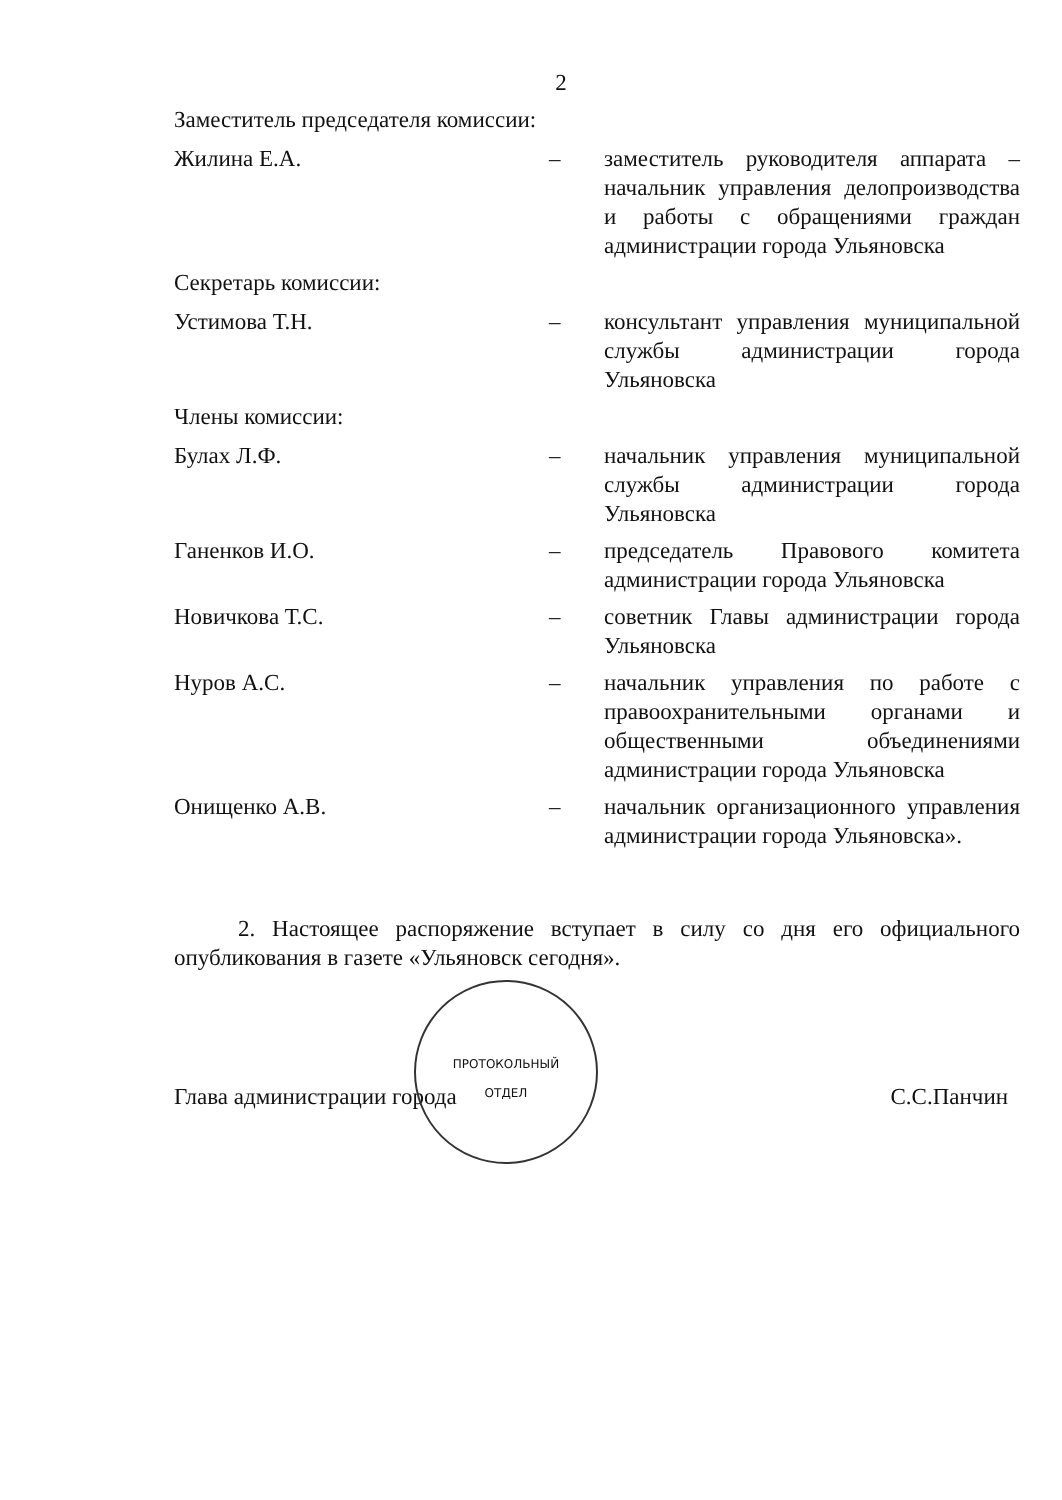2
Заместитель председателя комиссии:
Жилина Е.А. – заместитель руководителя аппарата – начальник управления делопроизводства и работы с обращениями граждан администрации города Ульяновска
Секретарь комиссии:
Устимова Т.Н. – консультант управления муниципальной службы администрации города Ульяновска
Члены комиссии:
Булах Л.Ф. – начальник управления муниципальной службы администрации города Ульяновска
Ганенков И.О. – председатель Правового комитета администрации города Ульяновска
Новичкова Т.С. – советник Главы администрации города Ульяновска
Нуров А.С. – начальник управления по работе с правоохранительными органами и общественными объединениями администрации города Ульяновска
Онищенко А.В. – начальник организационного управления администрации города Ульяновска».
2. Настоящее распоряжение вступает в силу со дня его официального опубликования в газете «Ульяновск сегодня».
Глава администрации города С.С.Панчин
ПРОТОКОЛЬНЫЙ
ОТДЕЛ